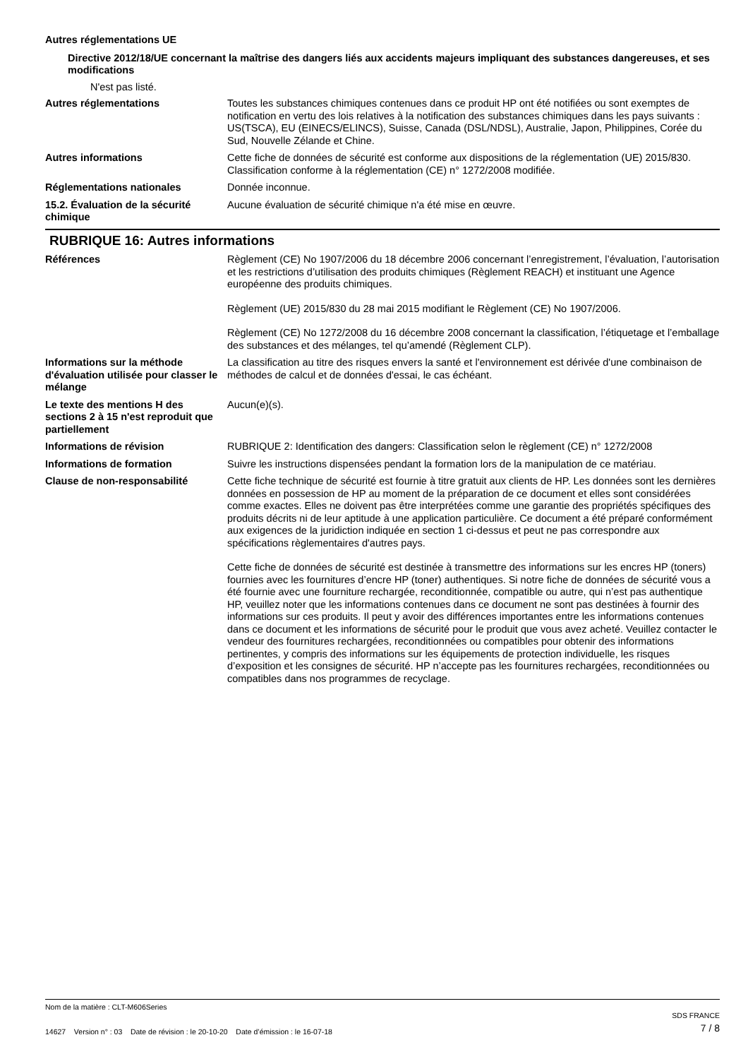Autres réglementations UE
Directive 2012/18/UE concernant la maîtrise des dangers liés aux accidents majeurs impliquant des substances dangereuses, et ses modifications
N'est pas listé.
Autres réglementations Toutes les substances chimiques contenues dans ce produit HP ont été notifiées ou sont exemptes de notification en vertu des lois relatives à la notification des substances chimiques dans les pays suivants : US(TSCA), EU (EINECS/ELINCS), Suisse, Canada (DSL/NDSL), Australie, Japon, Philippines, Corée du Sud, Nouvelle Zélande et Chine.
Autres informations Cette fiche de données de sécurité est conforme aux dispositions de la réglementation (UE) 2015/830. Classification conforme à la réglementation (CE) n° 1272/2008 modifiée.
Réglementations nationales Donnée inconnue.
15.2. Évaluation de la sécurité chimique
Aucune évaluation de sécurité chimique n'a été mise en œuvre.
RUBRIQUE 16: Autres informations
Références Règlement (CE) No 1907/2006 du 18 décembre 2006 concernant l’enregistrement, l’évaluation, l’autorisation et les restrictions d’utilisation des produits chimiques (Règlement REACH) et instituant une Agence européenne des produits chimiques.
Règlement (UE) 2015/830 du 28 mai 2015 modifiant le Règlement (CE) No 1907/2006.
Règlement (CE) No 1272/2008 du 16 décembre 2008 concernant la classification, l’étiquetage et l’emballage des substances et des mélanges, tel qu’amendé (Règlement CLP).
Informations sur la méthode d'évaluation utilisée pour classer le mélange
La classification au titre des risques envers la santé et l'environnement est dérivée d'une combinaison de méthodes de calcul et de données d'essai, le cas échéant.
Le texte des mentions H des sections 2 à 15 n'est reproduit que partiellement
Aucun(e)(s).
Informations de révision RUBRIQUE 2: Identification des dangers: Classification selon le règlement (CE) n° 1272/2008
Informations de formation Suivre les instructions dispensées pendant la formation lors de la manipulation de ce matériau.
Clause de non-responsabilité Cette fiche technique de sécurité est fournie à titre gratuit aux clients de HP. Les données sont les dernières données en possession de HP au moment de la préparation de ce document et elles sont considérées comme exactes. Elles ne doivent pas être interprétées comme une garantie des propriétés spécifiques des produits décrits ni de leur aptitude à une application particulière. Ce document a été préparé conformément aux exigences de la juridiction indiquée en section 1 ci-dessus et peut ne pas correspondre aux spécifications règlementaires d'autres pays.
Cette fiche de données de sécurité est destinée à transmettre des informations sur les encres HP (toners) fournies avec les fournitures d’encre HP (toner) authentiques. Si notre fiche de données de sécurité vous a été fournie avec une fourniture rechargée, reconditionnée, compatible ou autre, qui n’est pas authentique HP, veuillez noter que les informations contenues dans ce document ne sont pas destinées à fournir des informations sur ces produits. Il peut y avoir des différences importantes entre les informations contenues dans ce document et les informations de sécurité pour le produit que vous avez acheté. Veuillez contacter le vendeur des fournitures rechargées, reconditionnées ou compatibles pour obtenir des informations pertinentes, y compris des informations sur les équipements de protection individuelle, les risques d’exposition et les consignes de sécurité. HP n’accepte pas les fournitures rechargées, reconditionnées ou compatibles dans nos programmes de recyclage.
Nom de la matière : CLT-M606Series
14627 Version n° : 03 Date de révision : le 20-10-20 Date d’émission : le 16-07-18
SDS FRANCE
7 / 8